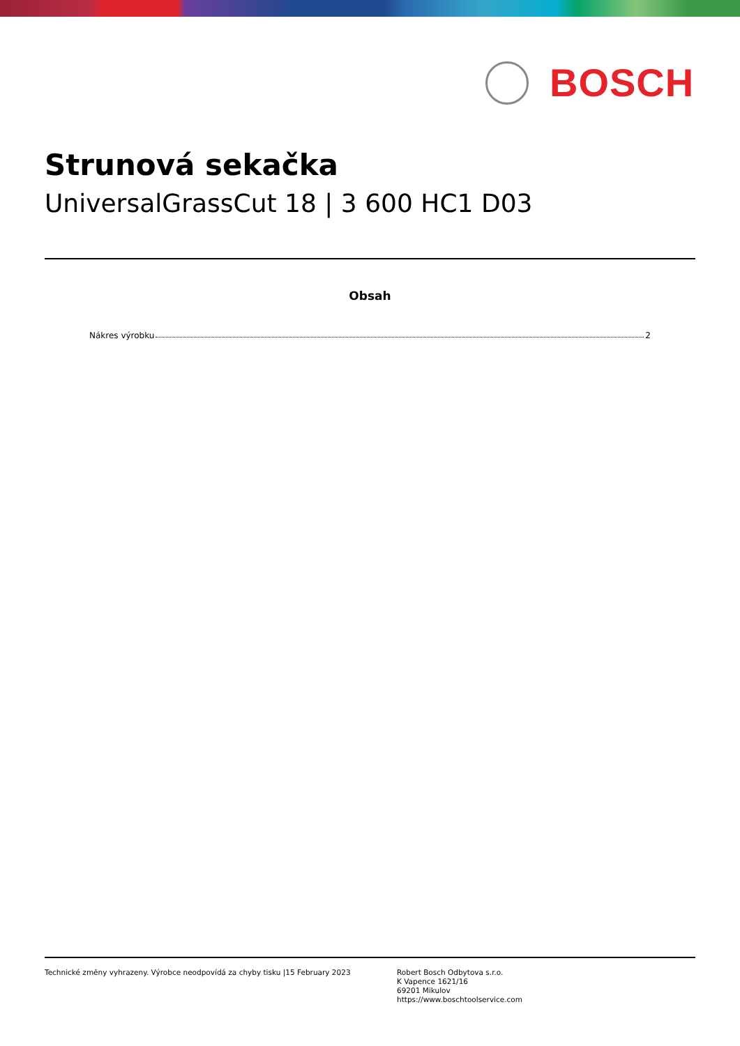BOSCH
Strunová sekačka
UniversalGrassCut 18 | 3 600 HC1 D03
Obsah
Nákres výrobku 2
Technické změny vyhrazeny. Výrobce neodpovídá za chyby tisku |15 February 2023 Robert Bosch Odbytova s.r.o.
K Vapence 1621/16
69201 Mikulov
https://www.boschtoolservice.com